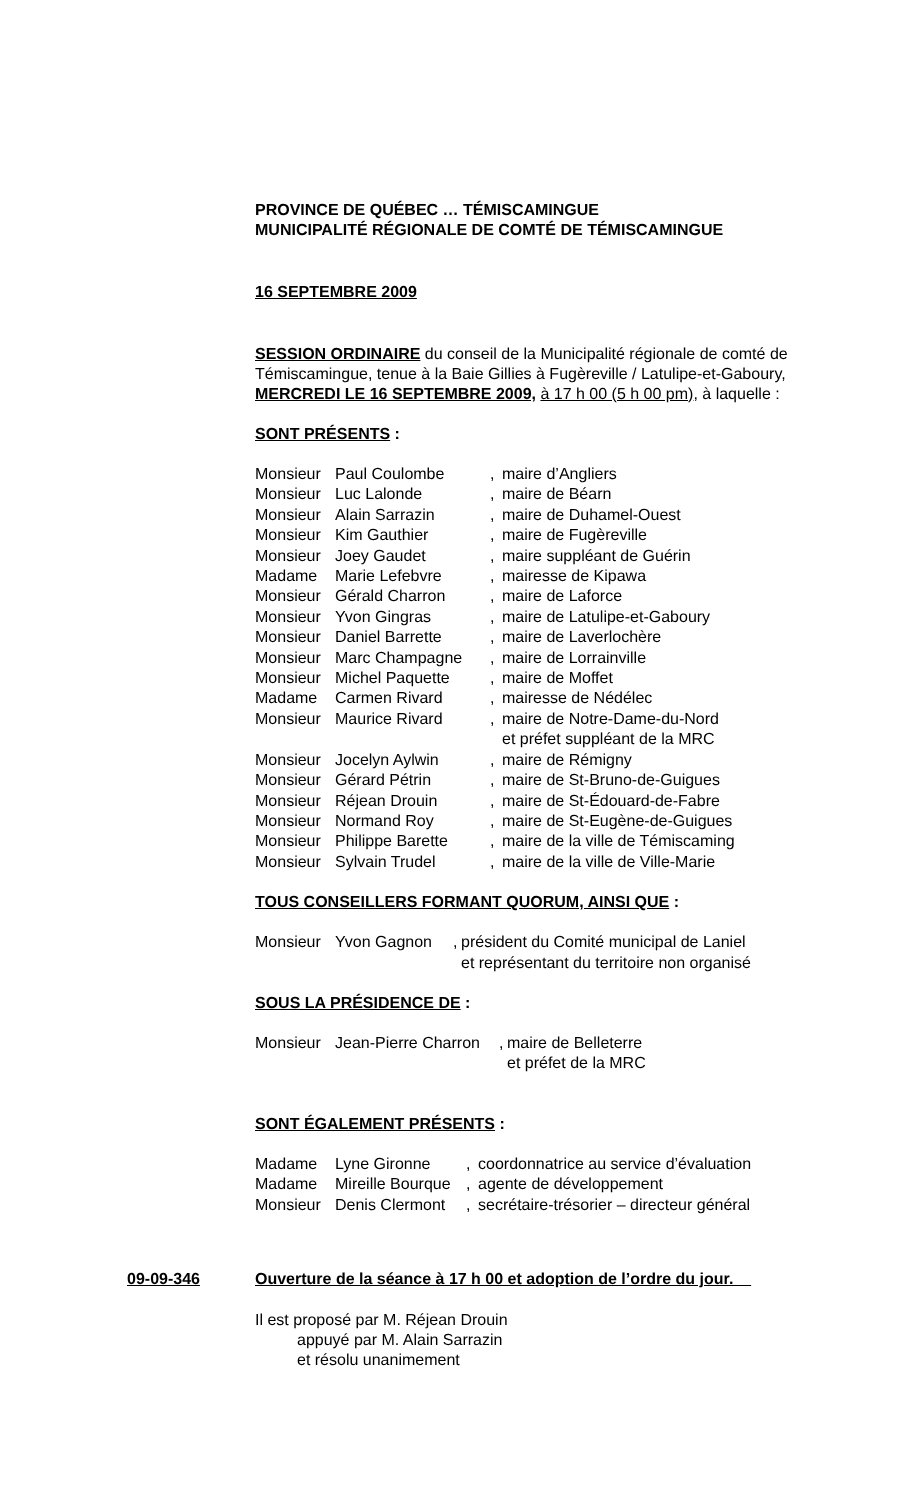PROVINCE DE QUÉBEC … TÉMISCAMINGUE
MUNICIPALITÉ RÉGIONALE DE COMTÉ DE TÉMISCAMINGUE
16 SEPTEMBRE 2009
SESSION ORDINAIRE du conseil de la Municipalité régionale de comté de Témiscamingue, tenue à la Baie Gillies à Fugèreville / Latulipe-et-Gaboury, MERCREDI LE 16 SEPTEMBRE 2009, à 17 h 00 (5 h 00 pm), à laquelle :
SONT PRÉSENTS :
| Monsieur | Paul Coulombe | , | maire d’Angliers |
| Monsieur | Luc Lalonde | , | maire de Béarn |
| Monsieur | Alain Sarrazin | , | maire de Duhamel-Ouest |
| Monsieur | Kim Gauthier | , | maire de Fugèreville |
| Monsieur | Joey Gaudet | , | maire suppléant de Guérin |
| Madame | Marie Lefebvre | , | mairesse de Kipawa |
| Monsieur | Gérald Charron | , | maire de Laforce |
| Monsieur | Yvon Gingras | , | maire de Latulipe-et-Gaboury |
| Monsieur | Daniel Barrette | , | maire de Laverlochère |
| Monsieur | Marc Champagne | , | maire de Lorrainville |
| Monsieur | Michel Paquette | , | maire de Moffet |
| Madame | Carmen Rivard | , | mairesse de Nédélec |
| Monsieur | Maurice Rivard | , | maire de Notre-Dame-du-Nord et préfet suppléant de la MRC |
| Monsieur | Jocelyn Aylwin | , | maire de Rémigny |
| Monsieur | Gérard Pétrin | , | maire de St-Bruno-de-Guigues |
| Monsieur | Réjean Drouin | , | maire de St-Édouard-de-Fabre |
| Monsieur | Normand Roy | , | maire de St-Eugène-de-Guigues |
| Monsieur | Philippe Barette | , | maire de la ville de Témiscaming |
| Monsieur | Sylvain Trudel | , | maire de la ville de Ville-Marie |
TOUS CONSEILLERS FORMANT QUORUM, AINSI QUE :
| Monsieur | Yvon Gagnon | , | président du Comité municipal de Laniel et représentant du territoire non organisé |
SOUS LA PRÉSIDENCE DE :
| Monsieur | Jean-Pierre Charron | , | maire de Belleterre et préfet de la MRC |
SONT ÉGALEMENT PRÉSENTS :
| Madame | Lyne Gironne | , | coordonnatrice au service d’évaluation |
| Madame | Mireille Bourque | , | agente de développement |
| Monsieur | Denis Clermont | , | secrétaire-trésorier – directeur général |
09-09-346 Ouverture de la séance à 17 h 00 et adoption de l’ordre du jour.
Il est proposé par M. Réjean Drouin
appuyé par M. Alain Sarrazin
et résolu unanimement